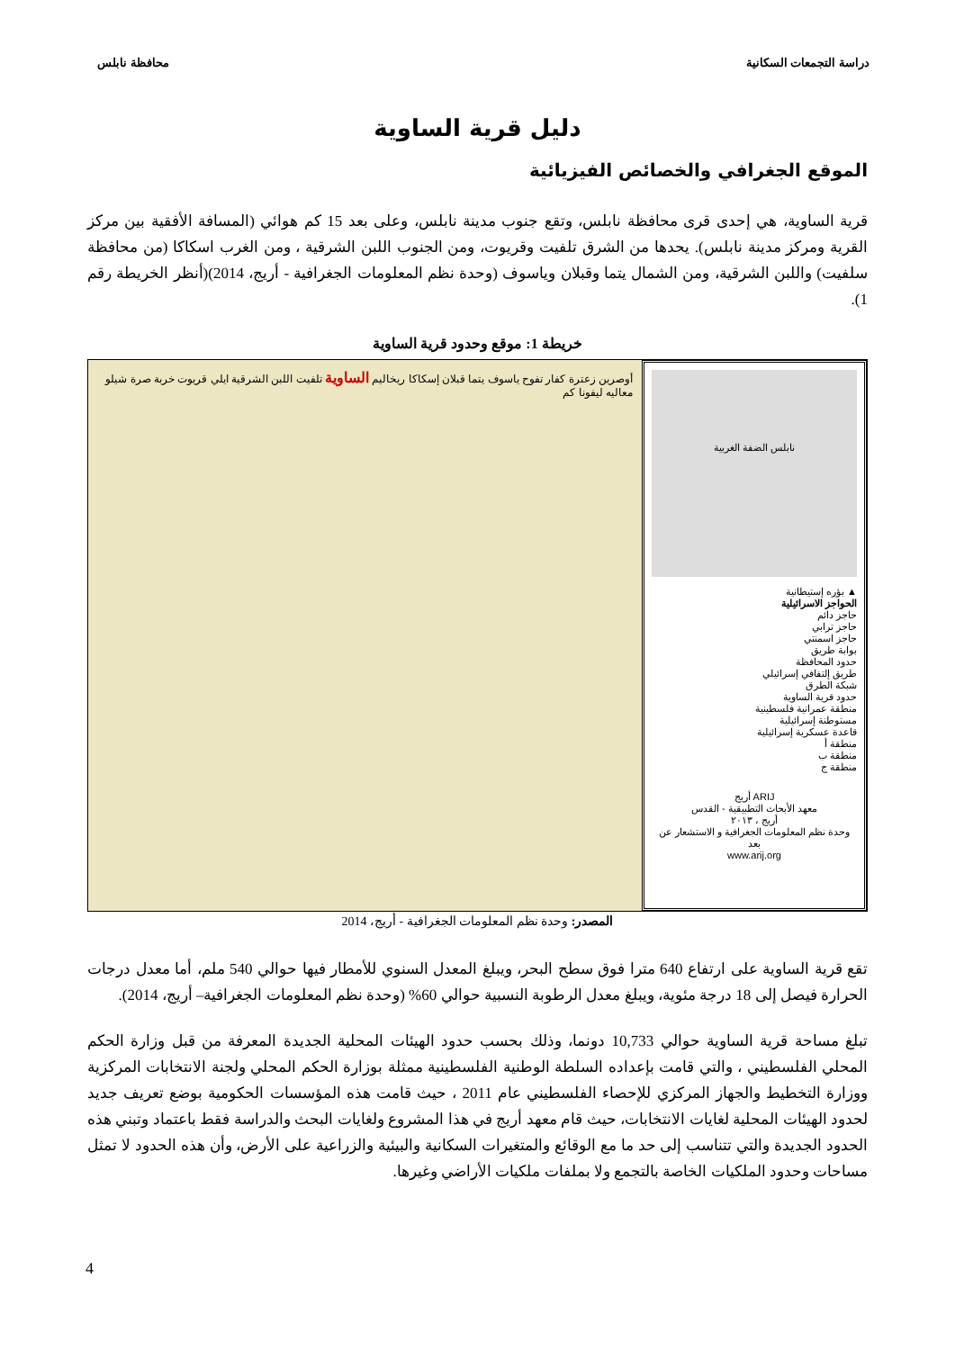دراسة التجمعات السكانية محافظة نابلس
دليل قرية الساوية
الموقع الجغرافي والخصائص الفيزيائية
قرية الساوية، هي إحدى قرى محافظة نابلس، وتقع جنوب مدينة نابلس، وعلى بعد 15 كم هوائي (المسافة الأفقية بين مركز القرية ومركز مدينة نابلس). يحدها من الشرق تلفيت وقريوت، ومن الجنوب اللبن الشرقية ، ومن الغرب اسكاكا (من محافظة سلفيت) واللبن الشرقية، ومن الشمال يتما وقبلان وياسوف (وحدة نظم المعلومات الجغرافية - أريج، 2014)(أنظر الخريطة رقم 1).
خريطة 1: موقع وحدود قرية الساوية
نابلس الضفة الغربية
▲ بؤره إستيطانية
الحواجز الاسرائيلية
حاجز دائم
حاجز ترابي
حاجز اسمنتي
بوابة طريق
حدود المحافظة
طريق إلتفافي إسرائيلي
شبكة الطرق
حدود قرية الساوية
منطقة عمرانية فلسطينية
مستوطنة إسرائيلية
قاعدة عسكرية إسرائيلية
منطقة أ
منطقة ب
منطقة ج
ARIJ أريج
معهد الأبحاث التطبيقية - القدس
أريج ، ٢٠١٣
وحدة نظم المعلومات الجغرافية و الاستشعار عن بعد
www.arij.org
أوصرين زعترة كفار تفوح ياسوف يتما قبلان إسكاكا ريخاليم الساوية تلفيت اللبن الشرقية ايلي قريوت خربة صرة شيلو معاليه ليفونا كم
المصدر: وحدة نظم المعلومات الجغرافية - أريج، 2014
تقع قرية الساوية على ارتفاع 640 مترا فوق سطح البحر، ويبلغ المعدل السنوي للأمطار فيها حوالي 540 ملم، أما معدل درجات الحرارة فيصل إلى 18 درجة مئوية، ويبلغ معدل الرطوبة النسبية حوالي 60% (وحدة نظم المعلومات الجغرافية– أريج، 2014).
تبلغ مساحة قرية الساوية حوالي 10,733 دونما، وذلك بحسب حدود الهيئات المحلية الجديدة المعرفة من قبل وزارة الحكم المحلي الفلسطيني ، والتي قامت بإعداده السلطة الوطنية الفلسطينية ممثلة بوزارة الحكم المحلي ولجنة الانتخابات المركزية ووزارة التخطيط والجهاز المركزي للإحصاء الفلسطيني عام 2011 ، حيث قامت هذه المؤسسات الحكومية بوضع تعريف جديد لحدود الهيئات المحلية لغايات الانتخابات، حيث قام معهد أريج في هذا المشروع ولغايات البحث والدراسة فقط باعتماد وتبني هذه الحدود الجديدة والتي تتناسب إلى حد ما مع الوقائع والمتغيرات السكانية والبيئية والزراعية على الأرض، وأن هذه الحدود لا تمثل مساحات وحدود الملكيات الخاصة بالتجمع ولا بملفات ملكيات الأراضي وغيرها.
4